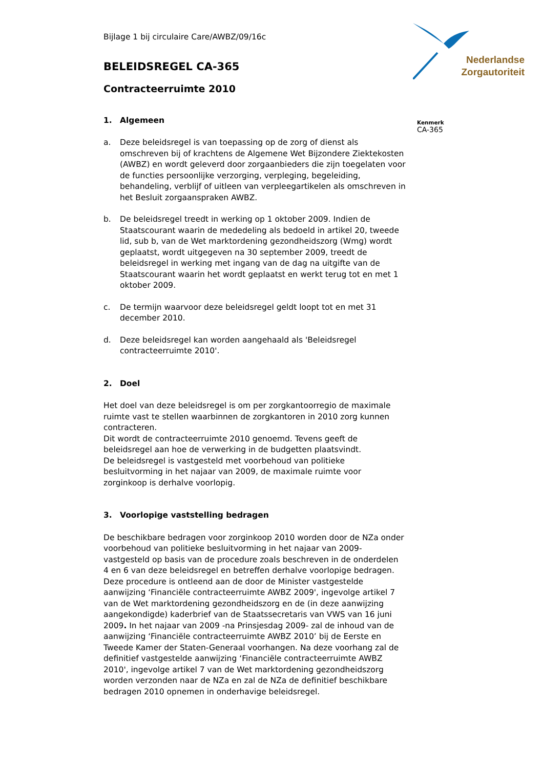Nederlandse
Zorgautoriteit
Kenmerk
CA-365
Bijlage 1 bij circulaire Care/AWBZ/09/16c
BELEIDSREGEL CA-365
Contracteerruimte 2010
1. Algemeen
a. Deze beleidsregel is van toepassing op de zorg of dienst als omschreven bij of krachtens de Algemene Wet Bijzondere Ziektekosten (AWBZ) en wordt geleverd door zorgaanbieders die zijn toegelaten voor de functies persoonlijke verzorging, verpleging, begeleiding, behandeling, verblijf of uitleen van verpleegartikelen als omschreven in het Besluit zorgaanspraken AWBZ.
b. De beleidsregel treedt in werking op 1 oktober 2009. Indien de Staatscourant waarin de mededeling als bedoeld in artikel 20, tweede lid, sub b, van de Wet marktordening gezondheidszorg (Wmg) wordt geplaatst, wordt uitgegeven na 30 september 2009, treedt de beleidsregel in werking met ingang van de dag na uitgifte van de Staatscourant waarin het wordt geplaatst en werkt terug tot en met 1 oktober 2009.
c. De termijn waarvoor deze beleidsregel geldt loopt tot en met 31 december 2010.
d. Deze beleidsregel kan worden aangehaald als 'Beleidsregel contracteerruimte 2010'.
2. Doel
Het doel van deze beleidsregel is om per zorgkantoorregio de maximale ruimte vast te stellen waarbinnen de zorgkantoren in 2010 zorg kunnen contracteren.
Dit wordt de contracteerruimte 2010 genoemd. Tevens geeft de beleidsregel aan hoe de verwerking in de budgetten plaatsvindt.
De beleidsregel is vastgesteld met voorbehoud van politieke besluitvorming in het najaar van 2009, de maximale ruimte voor zorginkoop is derhalve voorlopig.
3. Voorlopige vaststelling bedragen
De beschikbare bedragen voor zorginkoop 2010 worden door de NZa onder voorbehoud van politieke besluitvorming in het najaar van 2009- vastgesteld op basis van de procedure zoals beschreven in de onderdelen 4 en 6 van deze beleidsregel en betreffen derhalve voorlopige bedragen. Deze procedure is ontleend aan de door de Minister vastgestelde aanwijzing ‘Financiële contracteerruimte AWBZ 2009', ingevolge artikel 7 van de Wet marktordening gezondheidszorg en de (in deze aanwijzing aangekondigde) kaderbrief van de Staatssecretaris van VWS van 16 juni 2009. In het najaar van 2009 -na Prinsjesdag 2009- zal de inhoud van de aanwijzing ‘Financiële contracteerruimte AWBZ 2010’ bij de Eerste en Tweede Kamer der Staten-Generaal voorhangen. Na deze voorhang zal de definitief vastgestelde aanwijzing ‘Financiële contracteerruimte AWBZ 2010', ingevolge artikel 7 van de Wet marktordening gezondheidszorg worden verzonden naar de NZa en zal de NZa de definitief beschikbare bedragen 2010 opnemen in onderhavige beleidsregel.